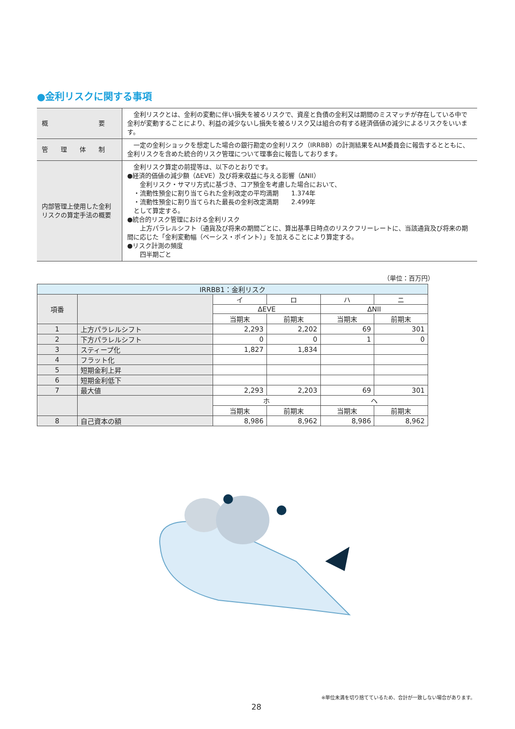●金利リスクに関する事項
| 概 要 | 金利リスクとは、金利の変動に伴い損失を被るリスクで、資産と負債の金利又は期間のミスマッチが存在している中で金利が変動することにより、利益の減少ないし損失を被るリスク又は組合の有する経済価値の減少によるリスクをいいます。 |
| 管 理 体 制 | 一定の金利ショックを想定した場合の銀行勘定の金利リスク（IRRBB）の計測結果をALM委員会に報告するとともに、金利リスクを含めた統合的リスク管理について理事会に報告しております。 |
| 内部管理上使用した金利リスクの算定手法の概要 | 金利リスク算定の前提等は、以下のとおりです。 ●経済的価値の減少額（ΔEVE）及び将来収益に与える影響（ΔNII） 金利リスク・サマリ方式に基づき、コア預金を考慮した場合において、 ・流動性預金に割り当てられた金利改定の平均満期 1.374年 ・流動性預金に割り当てられた最長の金利改定満期 2.499年 として算定する。 ●統合的リスク管理における金利リスク 上方パラレルシフト（通貨及び将来の期間ごとに、算出基準日時点のリスクフリーレートに、当該通貨及び将来の期間に応じた「金利変動幅（ベーシス・ポイント）」を加えることにより算定する。 ●リスク計測の頻度 四半期ごと |
（単位：百万円）
| IRRBB1：金利リスク | | | | | |
| 項番 | | イ | ロ | ハ | ニ |
| | | ΔEVE | | ΔNII | |
| | | 当期末 | 前期末 | 当期末 | 前期末 |
| 1 | 上方パラレルシフト | 2,293 | 2,202 | 69 | 301 |
| 2 | 下方パラレルシフト | 0 | 0 | 1 | 0 |
| 3 | スティープ化 | 1,827 | 1,834 | | |
| 4 | フラット化 | | | | |
| 5 | 短期金利上昇 | | | | |
| 6 | 短期金利低下 | | | | |
| 7 | 最大値 | 2,293 | 2,203 | 69 | 301 |
| | | ホ | | ヘ | |
| | | 当期末 | 前期末 | 当期末 | 前期末 |
| 8 | 自己資本の額 | 8,986 | 8,962 | 8,986 | 8,962 |
※単位未満を切り捨てているため、合計が一致しない場合があります。
28